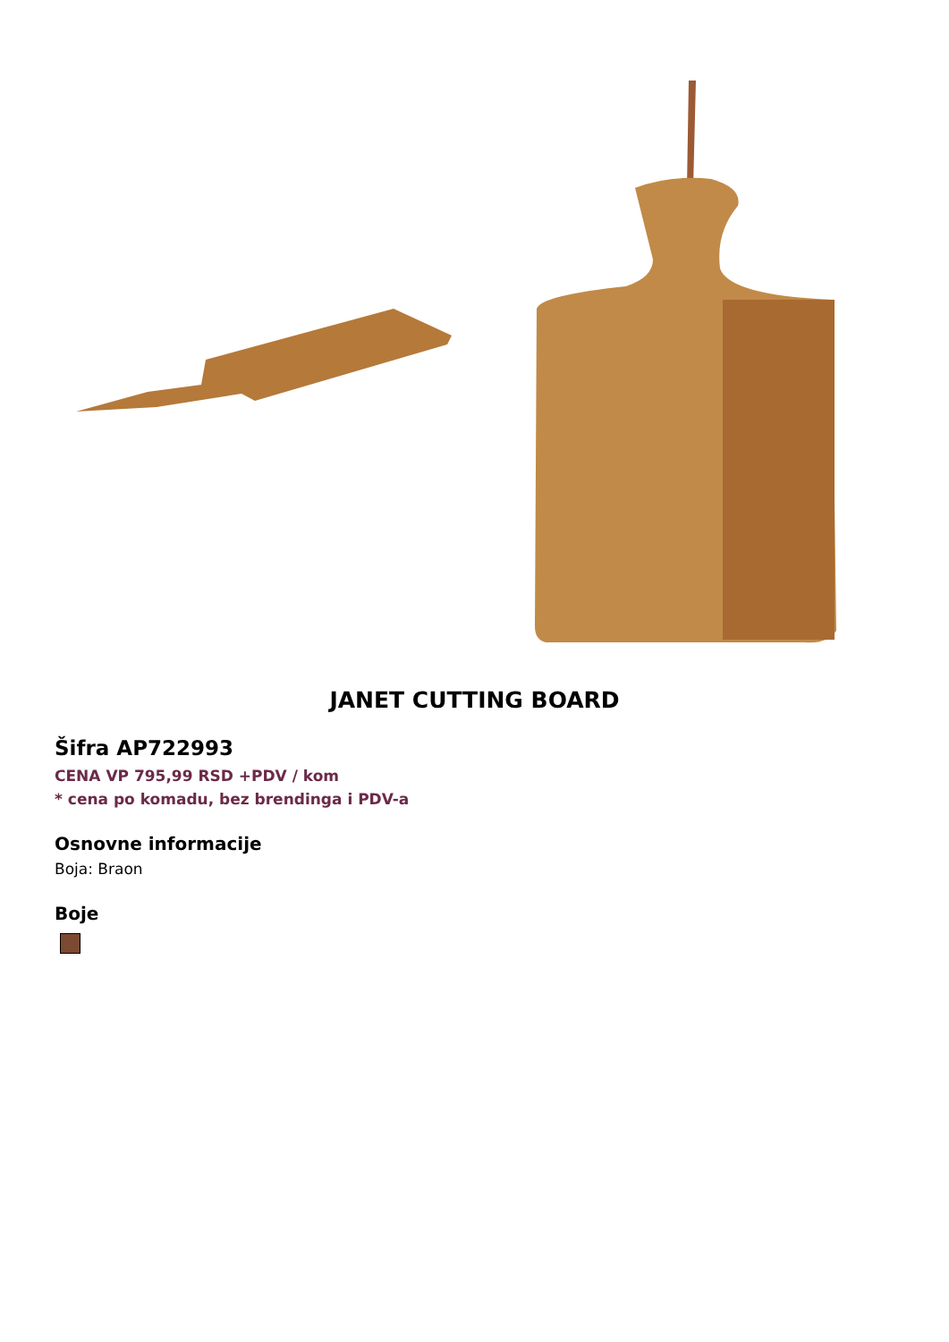JANET CUTTING BOARD
Šifra AP722993
CENA VP 795,99 RSD +PDV / kom
* cena po komadu, bez brendinga i PDV-a
Osnovne informacije
Boja: Braon
Boje